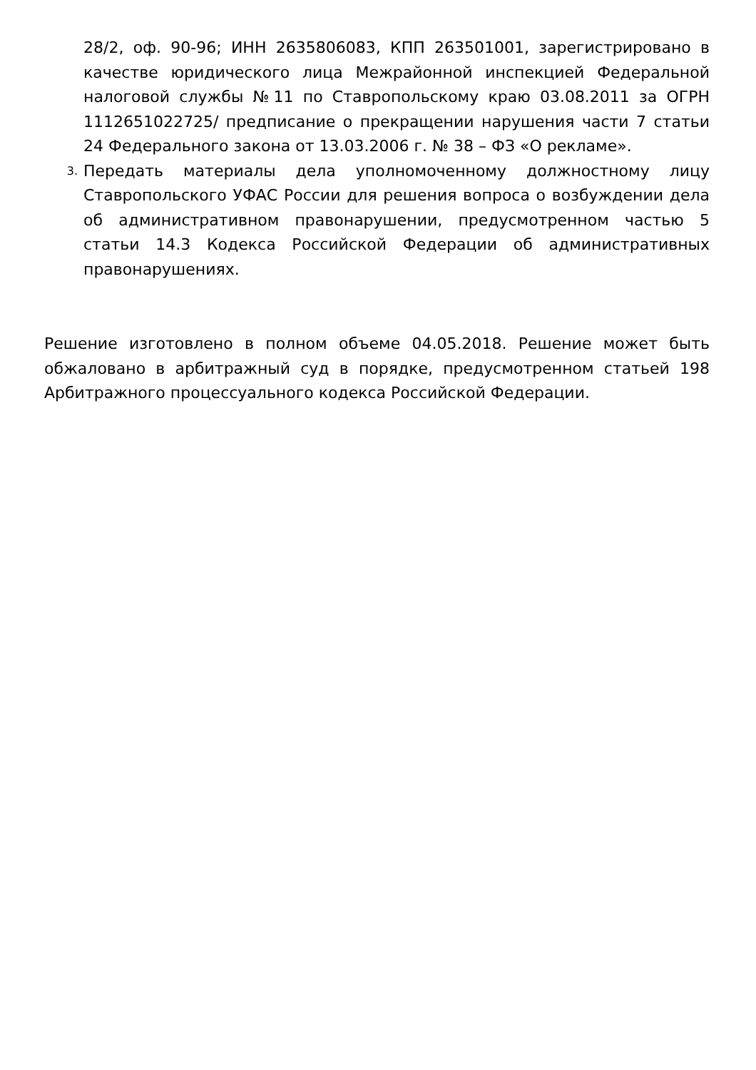28/2, оф. 90-96; ИНН 2635806083, КПП 263501001, зарегистрировано в качестве юридического лица Межрайонной инспекцией Федеральной налоговой службы №11 по Ставропольскому краю 03.08.2011 за ОГРН 1112651022725/ предписание о прекращении нарушения части 7 статьи 24 Федерального закона от 13.03.2006 г. № 38 – ФЗ «О рекламе».
3. Передать материалы дела уполномоченному должностному лицу Ставропольского УФАС России для решения вопроса о возбуждении дела об административном правонарушении, предусмотренном частью 5 статьи 14.3 Кодекса Российской Федерации об административных правонарушениях.
Решение изготовлено в полном объеме 04.05.2018. Решение может быть обжаловано в арбитражный суд в порядке, предусмотренном статьей 198 Арбитражного процессуального кодекса Российской Федерации.